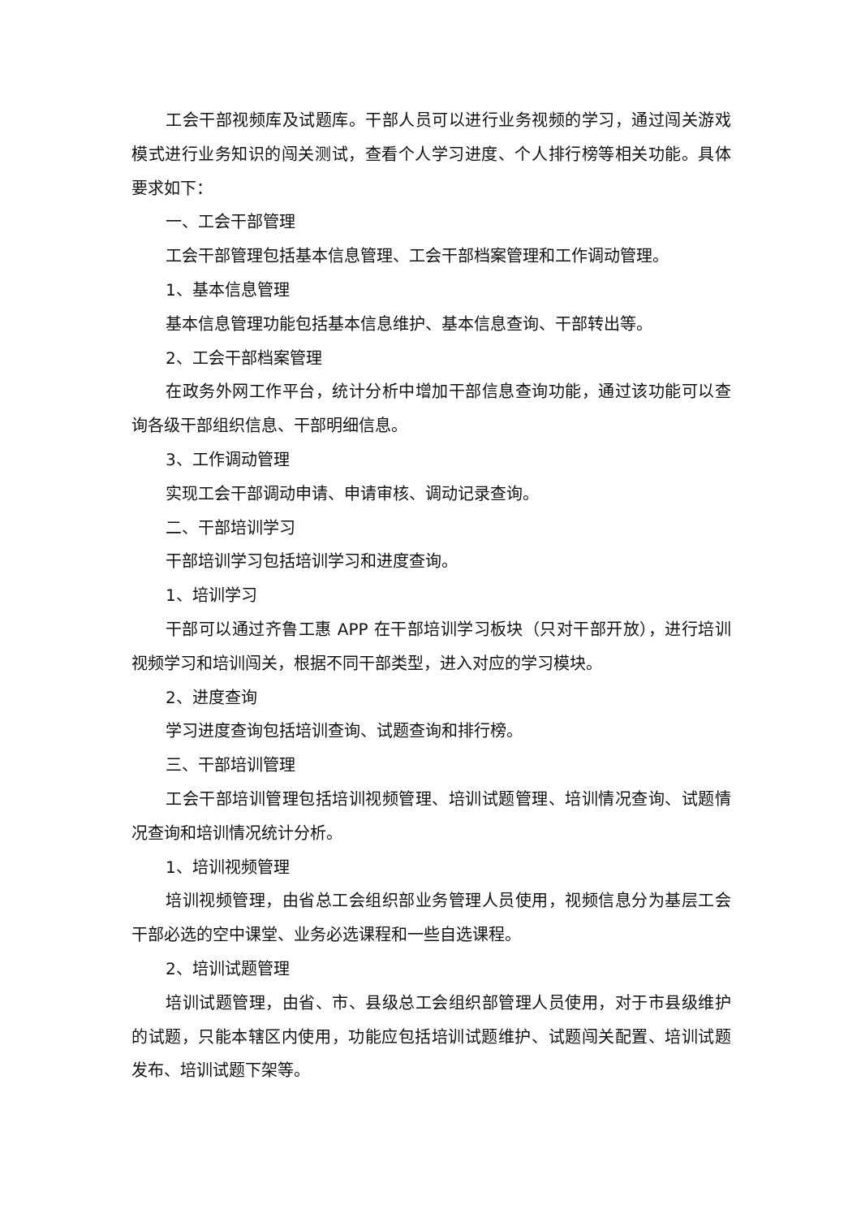工会干部视频库及试题库。干部人员可以进行业务视频的学习，通过闯关游戏模式进行业务知识的闯关测试，查看个人学习进度、个人排行榜等相关功能。具体要求如下：
一、工会干部管理
工会干部管理包括基本信息管理、工会干部档案管理和工作调动管理。
1、基本信息管理
基本信息管理功能包括基本信息维护、基本信息查询、干部转出等。
2、工会干部档案管理
在政务外网工作平台，统计分析中增加干部信息查询功能，通过该功能可以查询各级干部组织信息、干部明细信息。
3、工作调动管理
实现工会干部调动申请、申请审核、调动记录查询。
二、干部培训学习
干部培训学习包括培训学习和进度查询。
1、培训学习
干部可以通过齐鲁工惠 APP 在干部培训学习板块（只对干部开放），进行培训视频学习和培训闯关，根据不同干部类型，进入对应的学习模块。
2、进度查询
学习进度查询包括培训查询、试题查询和排行榜。
三、干部培训管理
工会干部培训管理包括培训视频管理、培训试题管理、培训情况查询、试题情况查询和培训情况统计分析。
1、培训视频管理
培训视频管理，由省总工会组织部业务管理人员使用，视频信息分为基层工会干部必选的空中课堂、业务必选课程和一些自选课程。
2、培训试题管理
培训试题管理，由省、市、县级总工会组织部管理人员使用，对于市县级维护的试题，只能本辖区内使用，功能应包括培训试题维护、试题闯关配置、培训试题发布、培训试题下架等。